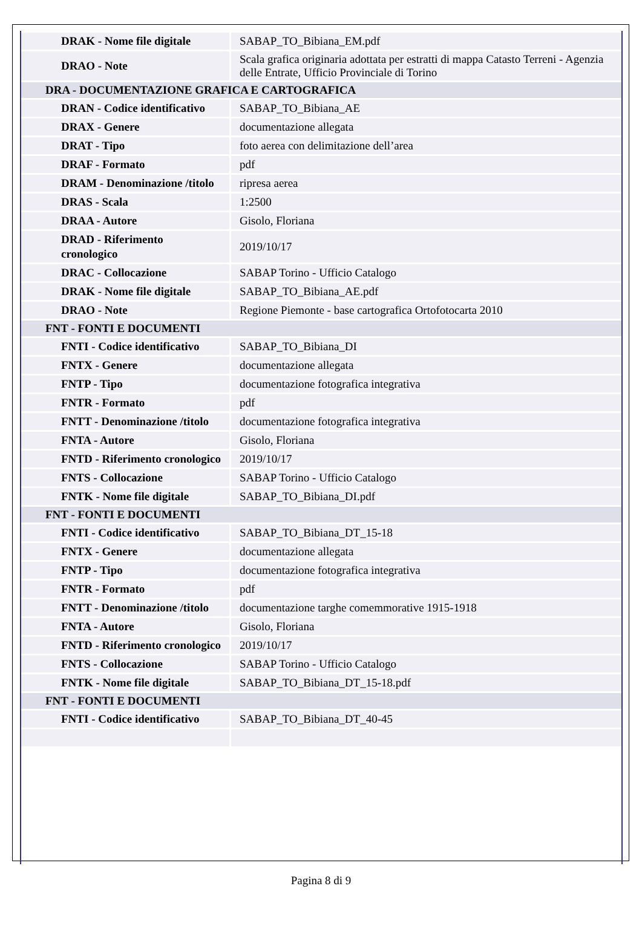| DRAK - Nome file digitale | SABAP_TO_Bibiana_EM.pdf |
| DRAO - Note | Scala grafica originaria adottata per estratti di mappa Catasto Terreni - Agenzia delle Entrate, Ufficio Provinciale di Torino |
| DRA - DOCUMENTAZIONE GRAFICA E CARTOGRAFICA | |
| DRAN - Codice identificativo | SABAP_TO_Bibiana_AE |
| DRAX - Genere | documentazione allegata |
| DRAT - Tipo | foto aerea con delimitazione dell’area |
| DRAF - Formato | pdf |
| DRAM - Denominazione /titolo | ripresa aerea |
| DRAS - Scala | 1:2500 |
| DRAA - Autore | Gisolo, Floriana |
| DRAD - Riferimento cronologico | 2019/10/17 |
| DRAC - Collocazione | SABAP Torino - Ufficio Catalogo |
| DRAK - Nome file digitale | SABAP_TO_Bibiana_AE.pdf |
| DRAO - Note | Regione Piemonte - base cartografica Ortofotocarta 2010 |
| FNT - FONTI E DOCUMENTI | |
| FNTI - Codice identificativo | SABAP_TO_Bibiana_DI |
| FNTX - Genere | documentazione allegata |
| FNTP - Tipo | documentazione fotografica integrativa |
| FNTR - Formato | pdf |
| FNTT - Denominazione /titolo | documentazione fotografica integrativa |
| FNTA - Autore | Gisolo, Floriana |
| FNTD - Riferimento cronologico | 2019/10/17 |
| FNTS - Collocazione | SABAP Torino - Ufficio Catalogo |
| FNTK - Nome file digitale | SABAP_TO_Bibiana_DI.pdf |
| FNT - FONTI E DOCUMENTI | |
| FNTI - Codice identificativo | SABAP_TO_Bibiana_DT_15-18 |
| FNTX - Genere | documentazione allegata |
| FNTP - Tipo | documentazione fotografica integrativa |
| FNTR - Formato | pdf |
| FNTT - Denominazione /titolo | documentazione targhe comemmorative 1915-1918 |
| FNTA - Autore | Gisolo, Floriana |
| FNTD - Riferimento cronologico | 2019/10/17 |
| FNTS - Collocazione | SABAP Torino - Ufficio Catalogo |
| FNTK - Nome file digitale | SABAP_TO_Bibiana_DT_15-18.pdf |
| FNT - FONTI E DOCUMENTI | |
| FNTI - Codice identificativo | SABAP_TO_Bibiana_DT_40-45 |
Pagina 8 di 9